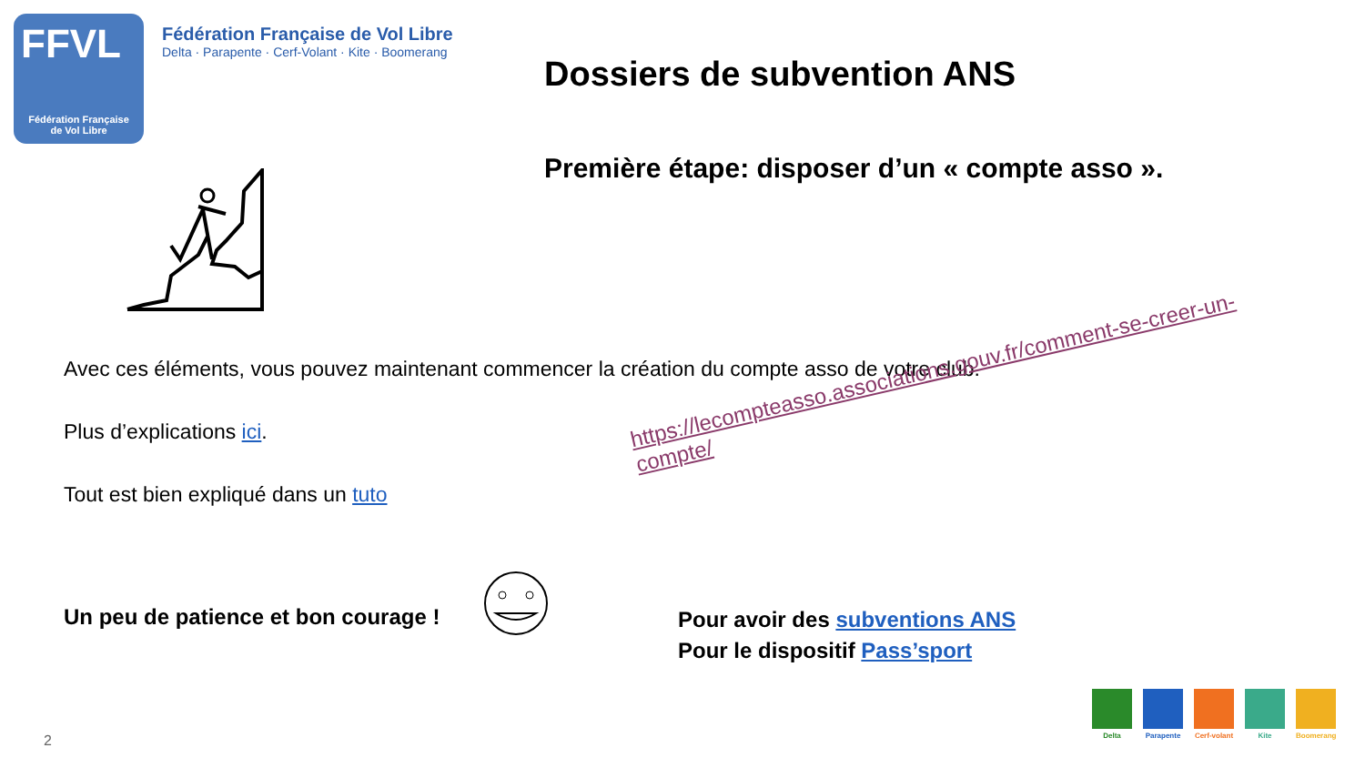FFVL
Fédération Française
de Vol Libre
Fédération Française de Vol Libre
Delta · Parapente · Cerf-Volant · Kite · Boomerang
Dossiers de subvention ANS
Première étape: disposer d’un « compte asso ».
Avec ces éléments, vous pouvez maintenant commencer la création du compte asso de votre club.
Plus d’explications ici.
Tout est bien expliqué dans un tuto
https://lecompteasso.associations.gouv.fr/comment-se-creer-un-compte/
Un peu de patience et bon courage !
Pour avoir des subventions ANS
Pour le dispositif Pass’sport
Delta Parapente Cerf-volant Kite Boomerang
2